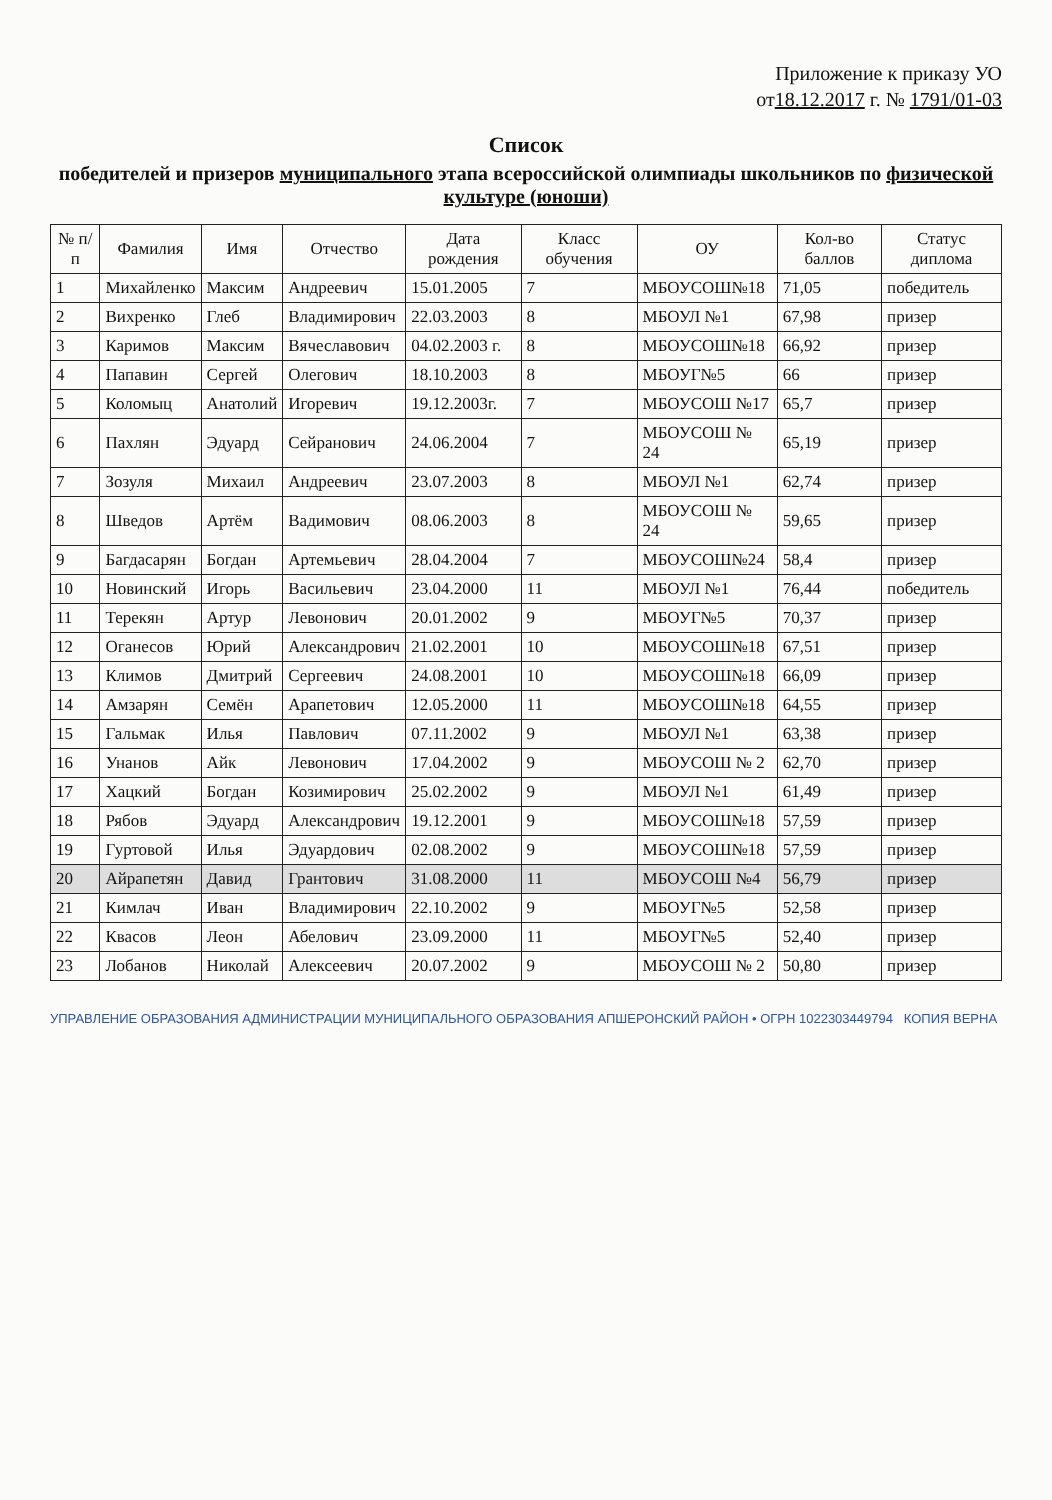Приложение к приказу УО
от18.12.2017 г. № 1791/01-03
Список
победителей и призеров муниципального этапа всероссийской олимпиады школьников по физической культуре (юноши)
| № п/п | Фамилия | Имя | Отчество | Дата рождения | Класс обучения | ОУ | Кол-во баллов | Статус диплома |
| --- | --- | --- | --- | --- | --- | --- | --- | --- |
| 1 | Михайленко | Максим | Андреевич | 15.01.2005 | 7 | МБОУСОШ№18 | 71,05 | победитель |
| 2 | Вихренко | Глеб | Владимирович | 22.03.2003 | 8 | МБОУЛ №1 | 67,98 | призер |
| 3 | Каримов | Максим | Вячеславович | 04.02.2003 г. | 8 | МБОУСОШ№18 | 66,92 | призер |
| 4 | Папавин | Сергей | Олегович | 18.10.2003 | 8 | МБОУГ№5 | 66 | призер |
| 5 | Коломыц | Анатолий | Игоревич | 19.12.2003г. | 7 | МБОУСОШ №17 | 65,7 | призер |
| 6 | Пахлян | Эдуард | Сейранович | 24.06.2004 | 7 | МБОУСОШ № 24 | 65,19 | призер |
| 7 | Зозуля | Михаил | Андреевич | 23.07.2003 | 8 | МБОУЛ №1 | 62,74 | призер |
| 8 | Шведов | Артём | Вадимович | 08.06.2003 | 8 | МБОУСОШ № 24 | 59,65 | призер |
| 9 | Багдасарян | Богдан | Артемьевич | 28.04.2004 | 7 | МБОУСОШ№24 | 58,4 | призер |
| 10 | Новинский | Игорь | Васильевич | 23.04.2000 | 11 | МБОУЛ №1 | 76,44 | победитель |
| 11 | Терекян | Артур | Левонович | 20.01.2002 | 9 | МБОУГ№5 | 70,37 | призер |
| 12 | Оганесов | Юрий | Александрович | 21.02.2001 | 10 | МБОУСОШ№18 | 67,51 | призер |
| 13 | Климов | Дмитрий | Сергеевич | 24.08.2001 | 10 | МБОУСОШ№18 | 66,09 | призер |
| 14 | Амзарян | Семён | Арапетович | 12.05.2000 | 11 | МБОУСОШ№18 | 64,55 | призер |
| 15 | Гальмак | Илья | Павлович | 07.11.2002 | 9 | МБОУЛ №1 | 63,38 | призер |
| 16 | Унанов | Айк | Левонович | 17.04.2002 | 9 | МБОУСОШ № 2 | 62,70 | призер |
| 17 | Хацкий | Богдан | Козимирович | 25.02.2002 | 9 | МБОУЛ №1 | 61,49 | призер |
| 18 | Рябов | Эдуард | Александрович | 19.12.2001 | 9 | МБОУСОШ№18 | 57,59 | призер |
| 19 | Гуртовой | Илья | Эдуардович | 02.08.2002 | 9 | МБОУСОШ№18 | 57,59 | призер |
| 20 | Айрапетян | Давид | Грантович | 31.08.2000 | 11 | МБОУСОШ №4 | 56,79 | призер |
| 21 | Кимлач | Иван | Владимирович | 22.10.2002 | 9 | МБОУГ№5 | 52,58 | призер |
| 22 | Квасов | Леон | Абелович | 23.09.2000 | 11 | МБОУГ№5 | 52,40 | призер |
| 23 | Лобанов | Николай | Алексеевич | 20.07.2002 | 9 | МБОУСОШ № 2 | 50,80 | призер |
УПРАВЛЕНИЕ ОБРАЗОВАНИЯ АДМИНИСТРАЦИИ МУНИЦИПАЛЬНОГО ОБРАЗОВАНИЯ АПШЕРОНСКИЙ РАЙОН • ОГРН 1022303449794 КОПИЯ ВЕРНА